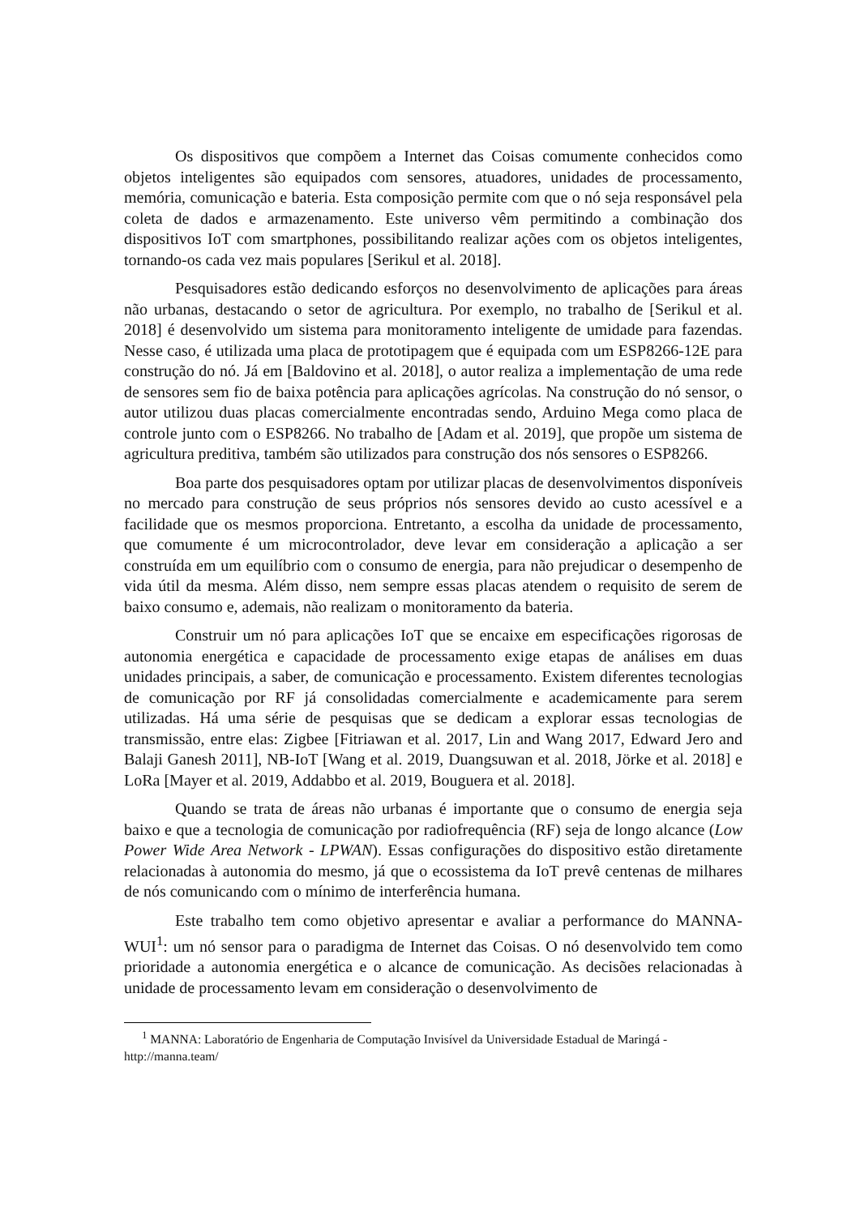Os dispositivos que compõem a Internet das Coisas comumente conhecidos como objetos inteligentes são equipados com sensores, atuadores, unidades de processamento, memória, comunicação e bateria. Esta composição permite com que o nó seja responsável pela coleta de dados e armazenamento. Este universo vêm permitindo a combinação dos dispositivos IoT com smartphones, possibilitando realizar ações com os objetos inteligentes, tornando-os cada vez mais populares [Serikul et al. 2018].
Pesquisadores estão dedicando esforços no desenvolvimento de aplicações para áreas não urbanas, destacando o setor de agricultura. Por exemplo, no trabalho de [Serikul et al. 2018] é desenvolvido um sistema para monitoramento inteligente de umidade para fazendas. Nesse caso, é utilizada uma placa de prototipagem que é equipada com um ESP8266-12E para construção do nó. Já em [Baldovino et al. 2018], o autor realiza a implementação de uma rede de sensores sem fio de baixa potência para aplicações agrícolas. Na construção do nó sensor, o autor utilizou duas placas comercialmente encontradas sendo, Arduino Mega como placa de controle junto com o ESP8266. No trabalho de [Adam et al. 2019], que propõe um sistema de agricultura preditiva, também são utilizados para construção dos nós sensores o ESP8266.
Boa parte dos pesquisadores optam por utilizar placas de desenvolvimentos disponíveis no mercado para construção de seus próprios nós sensores devido ao custo acessível e a facilidade que os mesmos proporciona. Entretanto, a escolha da unidade de processamento, que comumente é um microcontrolador, deve levar em consideração a aplicação a ser construída em um equilíbrio com o consumo de energia, para não prejudicar o desempenho de vida útil da mesma. Além disso, nem sempre essas placas atendem o requisito de serem de baixo consumo e, ademais, não realizam o monitoramento da bateria.
Construir um nó para aplicações IoT que se encaixe em especificações rigorosas de autonomia energética e capacidade de processamento exige etapas de análises em duas unidades principais, a saber, de comunicação e processamento. Existem diferentes tecnologias de comunicação por RF já consolidadas comercialmente e academicamente para serem utilizadas. Há uma série de pesquisas que se dedicam a explorar essas tecnologias de transmissão, entre elas: Zigbee [Fitriawan et al. 2017, Lin and Wang 2017, Edward Jero and Balaji Ganesh 2011], NB-IoT [Wang et al. 2019, Duangsuwan et al. 2018, Jörke et al. 2018] e LoRa [Mayer et al. 2019, Addabbo et al. 2019, Bouguera et al. 2018].
Quando se trata de áreas não urbanas é importante que o consumo de energia seja baixo e que a tecnologia de comunicação por radiofrequência (RF) seja de longo alcance (Low Power Wide Area Network - LPWAN). Essas configurações do dispositivo estão diretamente relacionadas à autonomia do mesmo, já que o ecossistema da IoT prevê centenas de milhares de nós comunicando com o mínimo de interferência humana.
Este trabalho tem como objetivo apresentar e avaliar a performance do MANNA-WUI<sup>1</sup>: um nó sensor para o paradigma de Internet das Coisas. O nó desenvolvido tem como prioridade a autonomia energética e o alcance de comunicação. As decisões relacionadas à unidade de processamento levam em consideração o desenvolvimento de
<sup>1</sup> MANNA: Laboratório de Engenharia de Computação Invisível da Universidade Estadual de Maringá - http://manna.team/